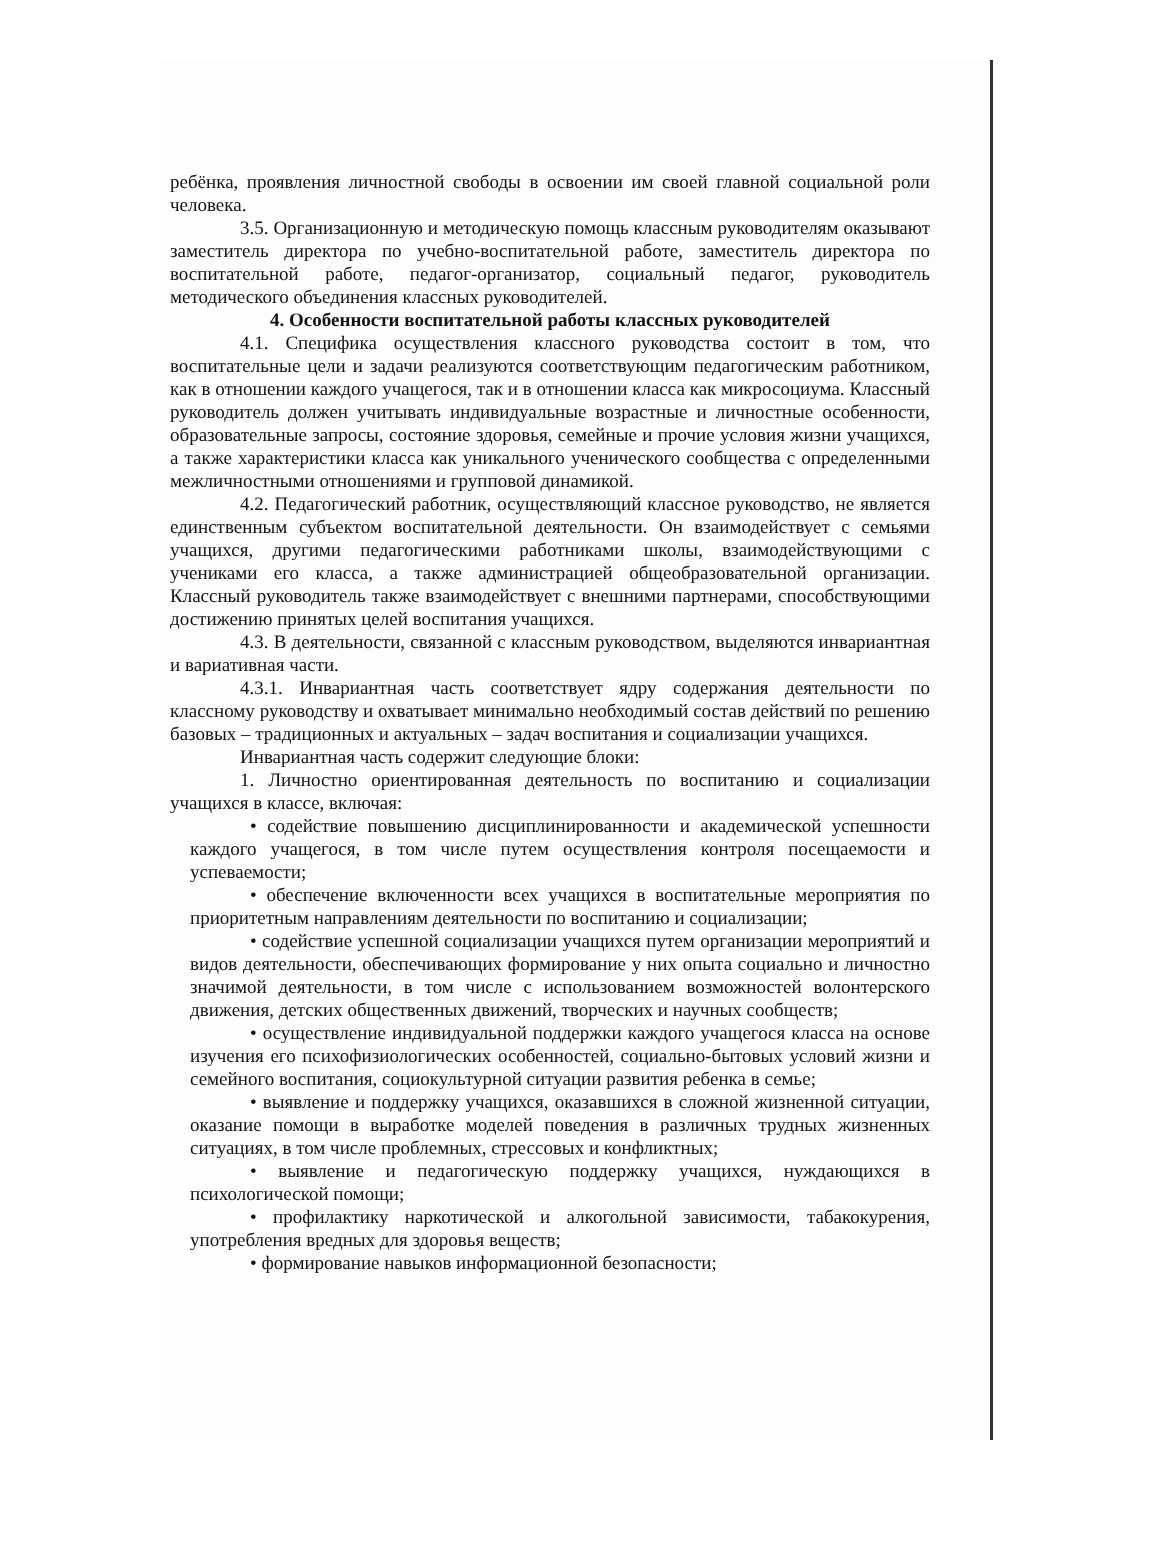ребёнка, проявления личностной свободы в освоении им своей главной социальной роли человека.
3.5. Организационную и методическую помощь классным руководителям оказывают заместитель директора по учебно-воспитательной работе, заместитель директора по воспитательной работе, педагог-организатор, социальный педагог, руководитель методического объединения классных руководителей.
4. Особенности воспитательной работы классных руководителей
4.1. Специфика осуществления классного руководства состоит в том, что воспитательные цели и задачи реализуются соответствующим педагогическим работником, как в отношении каждого учащегося, так и в отношении класса как микросоциума. Классный руководитель должен учитывать индивидуальные возрастные и личностные особенности, образовательные запросы, состояние здоровья, семейные и прочие условия жизни учащихся, а также характеристики класса как уникального ученического сообщества с определенными межличностными отношениями и групповой динамикой.
4.2. Педагогический работник, осуществляющий классное руководство, не является единственным субъектом воспитательной деятельности. Он взаимодействует с семьями учащихся, другими педагогическими работниками школы, взаимодействующими с учениками его класса, а также администрацией общеобразовательной организации. Классный руководитель также взаимодействует с внешними партнерами, способствующими достижению принятых целей воспитания учащихся.
4.3. В деятельности, связанной с классным руководством, выделяются инвариантная и вариативная части.
4.3.1. Инвариантная часть соответствует ядру содержания деятельности по классному руководству и охватывает минимально необходимый состав действий по решению базовых – традиционных и актуальных – задач воспитания и социализации учащихся.
Инвариантная часть содержит следующие блоки:
1. Личностно ориентированная деятельность по воспитанию и социализации учащихся в классе, включая:
• содействие повышению дисциплинированности и академической успешности каждого учащегося, в том числе путем осуществления контроля посещаемости и успеваемости;
• обеспечение включенности всех учащихся в воспитательные мероприятия по приоритетным направлениям деятельности по воспитанию и социализации;
• содействие успешной социализации учащихся путем организации мероприятий и видов деятельности, обеспечивающих формирование у них опыта социально и личностно значимой деятельности, в том числе с использованием возможностей волонтерского движения, детских общественных движений, творческих и научных сообществ;
• осуществление индивидуальной поддержки каждого учащегося класса на основе изучения его психофизиологических особенностей, социально-бытовых условий жизни и семейного воспитания, социокультурной ситуации развития ребенка в семье;
• выявление и поддержку учащихся, оказавшихся в сложной жизненной ситуации, оказание помощи в выработке моделей поведения в различных трудных жизненных ситуациях, в том числе проблемных, стрессовых и конфликтных;
• выявление и педагогическую поддержку учащихся, нуждающихся в психологической помощи;
• профилактику наркотической и алкогольной зависимости, табакокурения, употребления вредных для здоровья веществ;
• формирование навыков информационной безопасности;